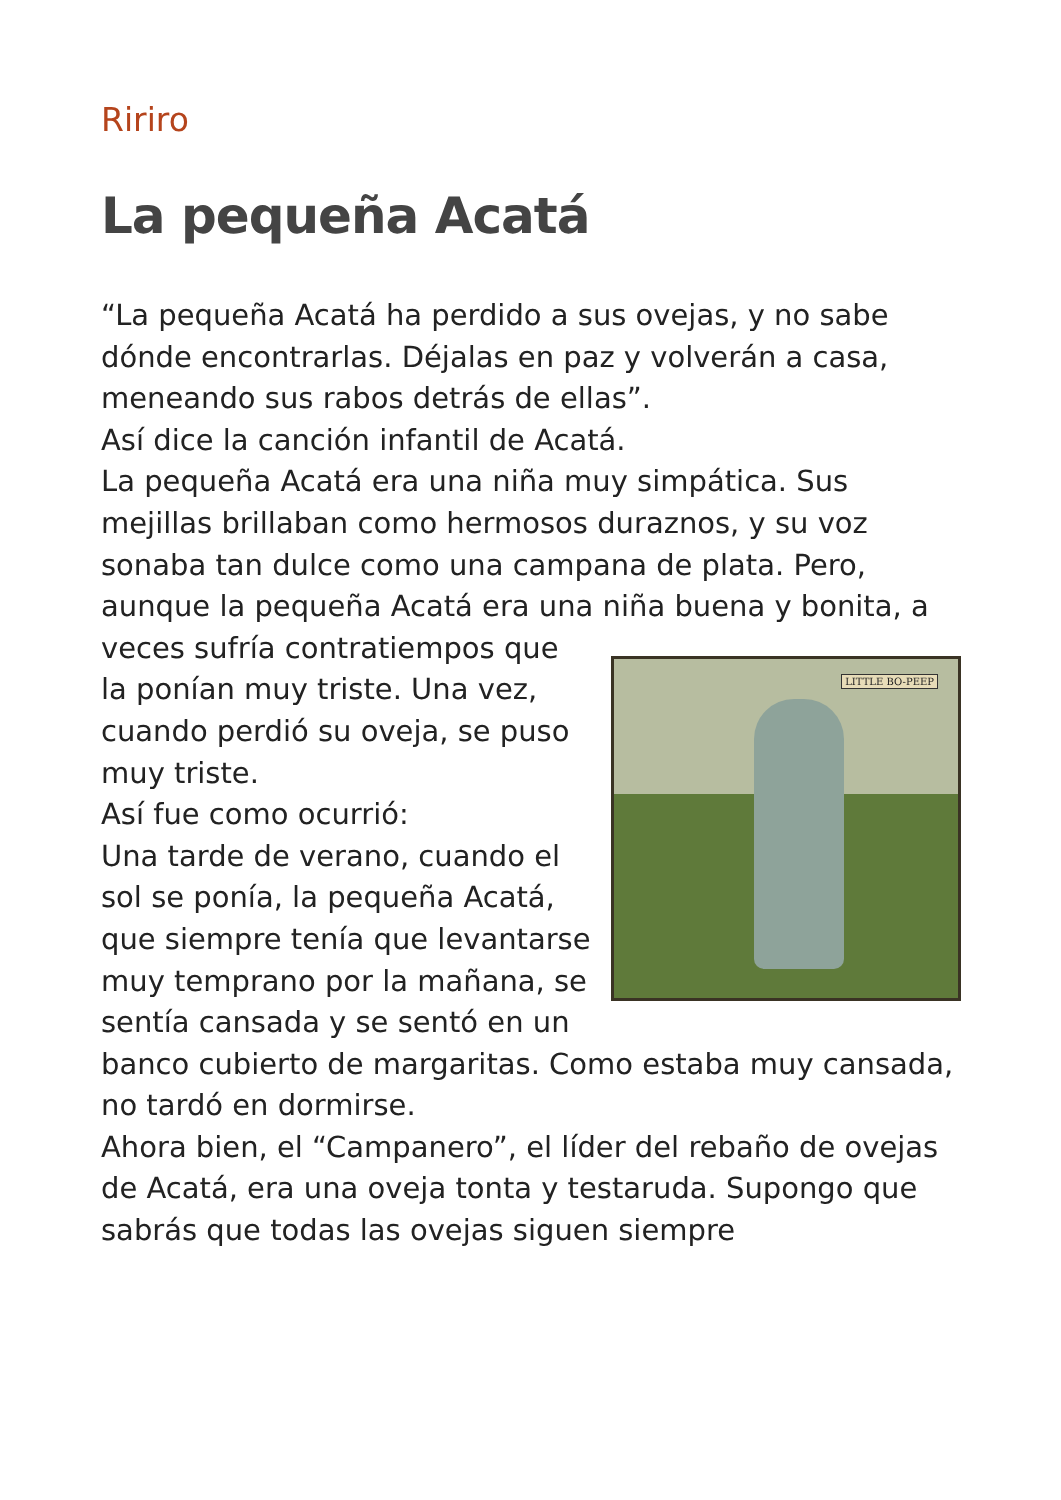Ririro
La pequeña Acatá
“La pequeña Acatá ha perdido a sus ovejas, y no sabe dónde encontrarlas. Déjalas en paz y volverán a casa, meneando sus rabos detrás de ellas”.
Así dice la canción infantil de Acatá.
La pequeña Acatá era una niña muy simpática. Sus mejillas brillaban como hermosos duraznos, y su voz sonaba tan dulce como una campana de plata. Pero, aunque la pequeña Acatá era una niña buena y bonita, a veces sufría contratiempos que LITTLE BO-PEEP la ponían muy triste. Una vez, cuando perdió su oveja, se puso muy triste.
Así fue como ocurrió:
Una tarde de verano, cuando el sol se ponía, la pequeña Acatá, que siempre tenía que levantarse muy temprano por la mañana, se sentía cansada y se sentó en un banco cubierto de margaritas. Como estaba muy cansada, no tardó en dormirse.
Ahora bien, el “Campanero”, el líder del rebaño de ovejas de Acatá, era una oveja tonta y testaruda. Supongo que sabrás que todas las ovejas siguen siempre